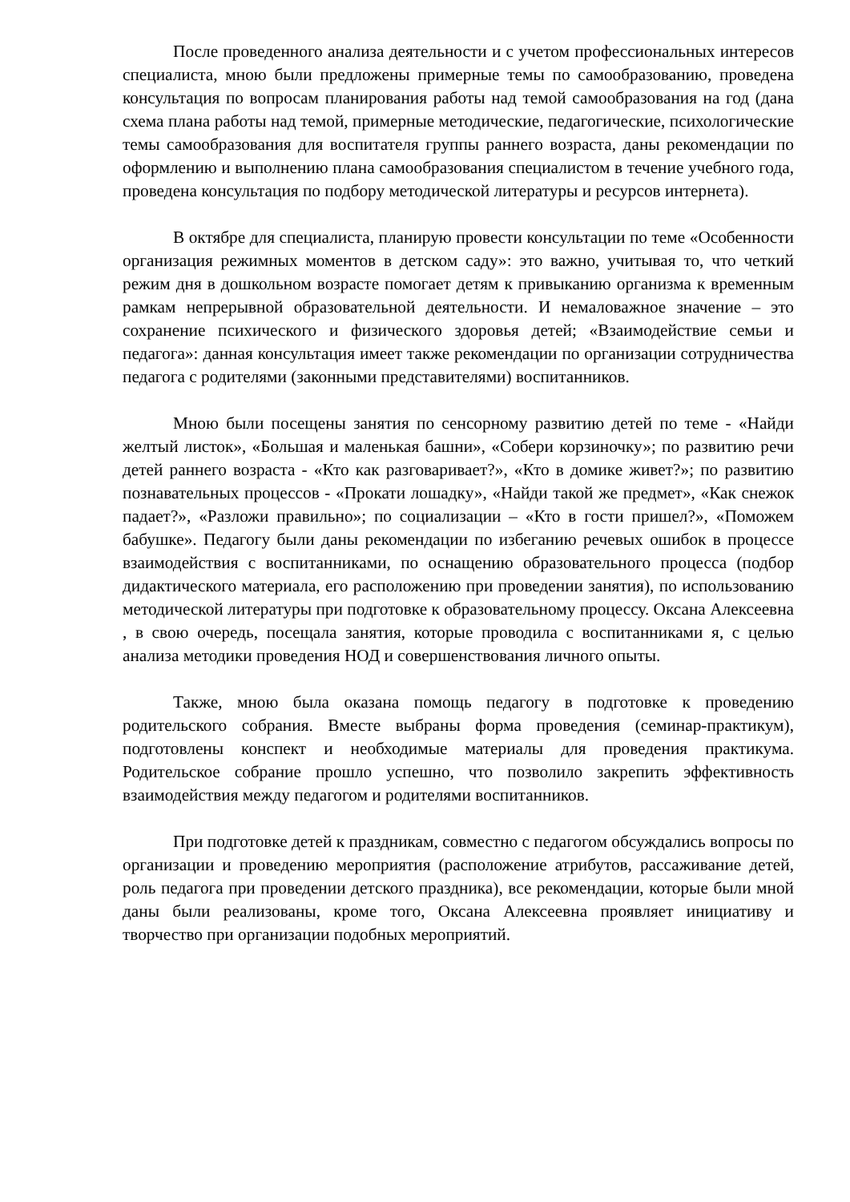После проведенного анализа деятельности и с учетом профессиональных интересов специалиста, мною были предложены примерные темы по самообразованию, проведена консультация по вопросам планирования работы над темой самообразования на год (дана схема плана работы над темой, примерные методические, педагогические, психологические темы самообразования для воспитателя группы раннего возраста, даны рекомендации по оформлению и выполнению плана самообразования специалистом в течение учебного года, проведена консультация по подбору методической литературы и ресурсов интернета).
В октябре для специалиста, планирую провести консультации по теме «Особенности организация режимных моментов в детском саду»: это важно, учитывая то, что четкий режим дня в дошкольном возрасте помогает детям к привыканию организма к временным рамкам непрерывной образовательной деятельности. И немаловажное значение – это сохранение психического и физического здоровья детей; «Взаимодействие семьи и педагога»: данная консультация имеет также рекомендации по организации сотрудничества педагога с родителями (законными представителями) воспитанников.
Мною были посещены занятия по сенсорному развитию детей по теме - «Найди желтый листок», «Большая и маленькая башни», «Собери корзиночку»; по развитию речи детей раннего возраста - «Кто как разговаривает?», «Кто в домике живет?»; по развитию познавательных процессов - «Прокати лошадку», «Найди такой же предмет», «Как снежок падает?», «Разложи правильно»; по социализации – «Кто в гости пришел?», «Поможем бабушке». Педагогу были даны рекомендации по избеганию речевых ошибок в процессе взаимодействия с воспитанниками, по оснащению образовательного процесса (подбор дидактического материала, его расположению при проведении занятия), по использованию методической литературы при подготовке к образовательному процессу. Оксана Алексеевна , в свою очередь, посещала занятия, которые проводила с воспитанниками я, с целью анализа методики проведения НОД и совершенствования личного опыты.
Также, мною была оказана помощь педагогу в подготовке к проведению родительского собрания. Вместе выбраны форма проведения (семинар-практикум), подготовлены конспект и необходимые материалы для проведения практикума. Родительское собрание прошло успешно, что позволило закрепить эффективность взаимодействия между педагогом и родителями воспитанников.
При подготовке детей к праздникам, совместно с педагогом обсуждались вопросы по организации и проведению мероприятия (расположение атрибутов, рассаживание детей, роль педагога при проведении детского праздника), все рекомендации, которые были мной даны были реализованы, кроме того, Оксана Алексеевна проявляет инициативу и творчество при организации подобных мероприятий.